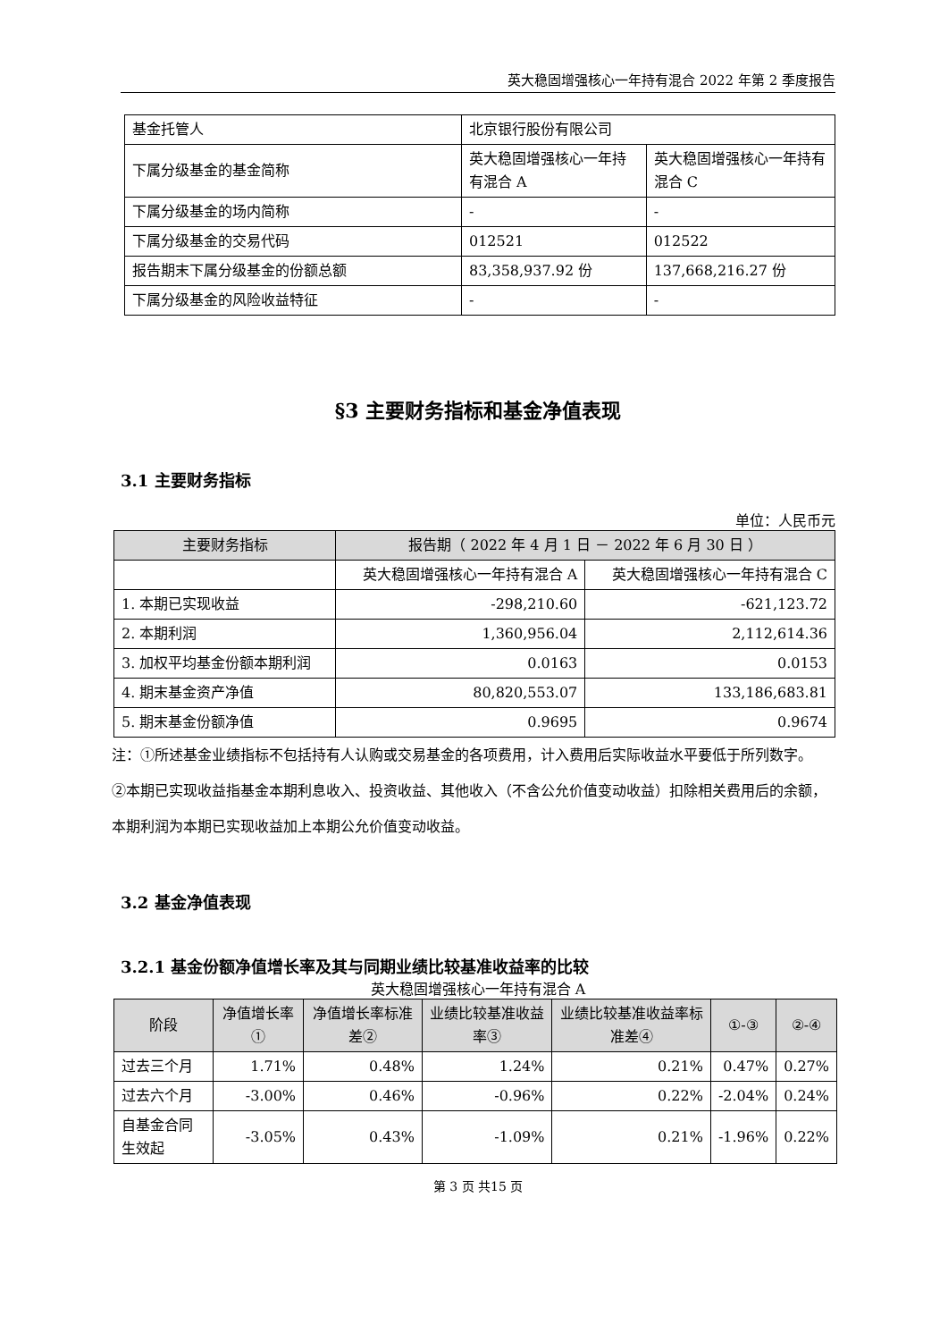英大稳固增强核心一年持有混合 2022 年第 2 季度报告
| 基金托管人 | 北京银行股份有限公司 | |
| 下属分级基金的基金简称 | 英大稳固增强核心一年持有混合 A | 英大稳固增强核心一年持有混合 C |
| 下属分级基金的场内简称 | - | - |
| 下属分级基金的交易代码 | 012521 | 012522 |
| 报告期末下属分级基金的份额总额 | 83,358,937.92 份 | 137,668,216.27 份 |
| 下属分级基金的风险收益特征 | - | - |
§3 主要财务指标和基金净值表现
3.1 主要财务指标
单位：人民币元
| 主要财务指标 | 报告期（ 2022 年 4 月 1 日 － 2022 年 6 月 30 日 ） | |
| --- | --- | --- |
| | 英大稳固增强核心一年持有混合 A | 英大稳固增强核心一年持有混合 C |
| 1. 本期已实现收益 | -298,210.60 | -621,123.72 |
| 2. 本期利润 | 1,360,956.04 | 2,112,614.36 |
| 3. 加权平均基金份额本期利润 | 0.0163 | 0.0153 |
| 4. 期末基金资产净值 | 80,820,553.07 | 133,186,683.81 |
| 5. 期末基金份额净值 | 0.9695 | 0.9674 |
注：①所述基金业绩指标不包括持有人认购或交易基金的各项费用，计入费用后实际收益水平要低于所列数字。
②本期已实现收益指基金本期利息收入、投资收益、其他收入（不含公允价值变动收益）扣除相关费用后的余额，本期利润为本期已实现收益加上本期公允价值变动收益。
3.2 基金净值表现
3.2.1 基金份额净值增长率及其与同期业绩比较基准收益率的比较
英大稳固增强核心一年持有混合 A
| 阶段 | 净值增长率① | 净值增长率标准差② | 业绩比较基准收益率③ | 业绩比较基准收益率标准差④ | ①-③ | ②-④ |
| --- | --- | --- | --- | --- | --- | --- |
| 过去三个月 | 1.71% | 0.48% | 1.24% | 0.21% | 0.47% | 0.27% |
| 过去六个月 | -3.00% | 0.46% | -0.96% | 0.22% | -2.04% | 0.24% |
| 自基金合同生效起 | -3.05% | 0.43% | -1.09% | 0.21% | -1.96% | 0.22% |
第 3 页 共15 页